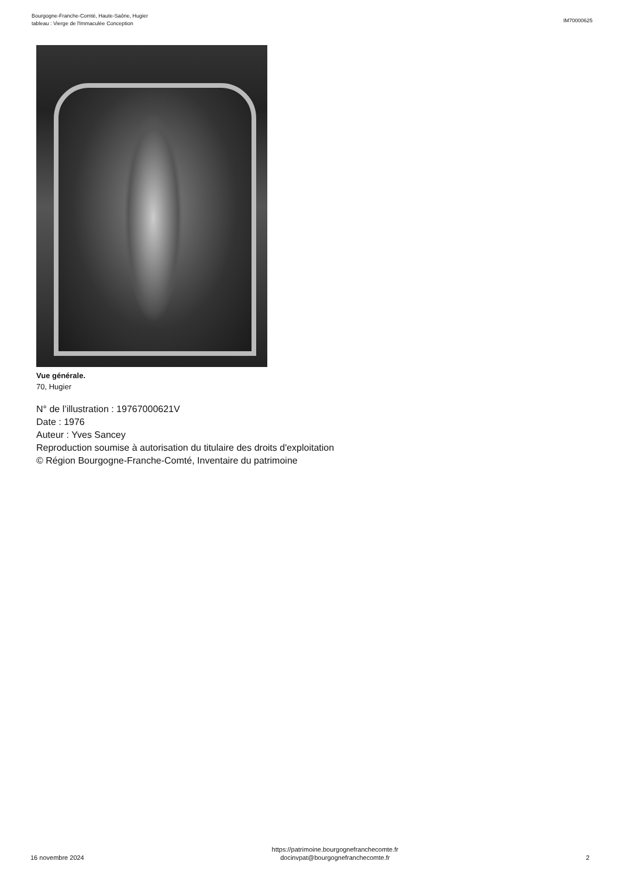Bourgogne-Franche-Comté, Haute-Saône, Hugier
tableau : Vierge de l'Immaculée Conception
IM70000625
Vue générale.
70, Hugier
N° de l’illustration : 19767000621V
Date : 1976
Auteur : Yves Sancey
Reproduction soumise à autorisation du titulaire des droits d'exploitation
© Région Bourgogne-Franche-Comté, Inventaire du patrimoine
16 novembre 2024
https://patrimoine.bourgognefranchecomte.fr
docinvpat@bourgognefranchecomte.fr
2